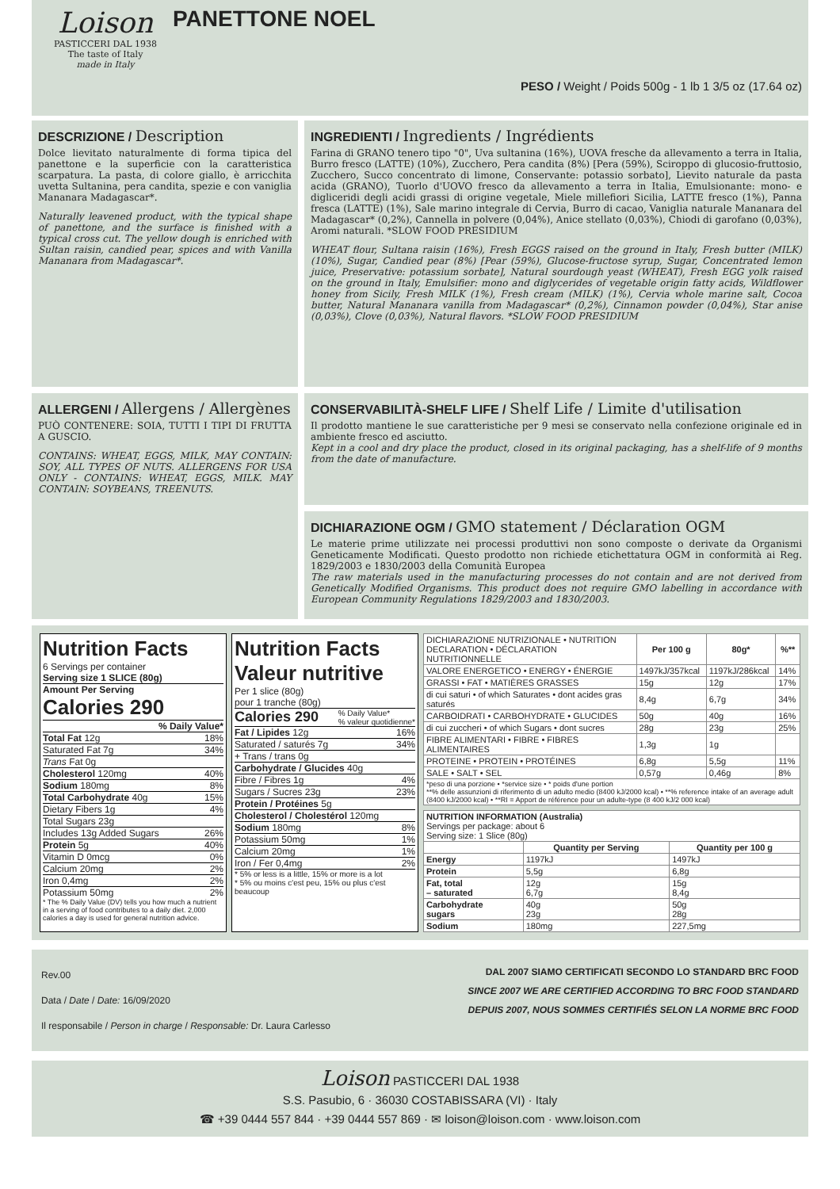Loison
PASTICCERI DAL 1938
The taste of Italy
made in Italy
PANETTONE NOEL
PESO / Weight / Poids 500g - 1 lb 1 3/5 oz (17.64 oz)
DESCRIZIONE / Description
Dolce lievitato naturalmente di forma tipica del panettone e la superficie con la caratteristica scarpatura. La pasta, di colore giallo, è arricchita uvetta Sultanina, pera candita, spezie e con vaniglia Mananara Madagascar*.
Naturally leavened product, with the typical shape of panettone, and the surface is finished with a typical cross cut. The yellow dough is enriched with Sultan raisin, candied pear, spices and with Vanilla Mananara from Madagascar*.
INGREDIENTI / Ingredients / Ingrédients
Farina di GRANO tenero tipo "0", Uva sultanina (16%), UOVA fresche da allevamento a terra in Italia, Burro fresco (LATTE) (10%), Zucchero, Pera candita (8%) [Pera (59%), Sciroppo di glucosio-fruttosio, Zucchero, Succo concentrato di limone, Conservante: potassio sorbato], Lievito naturale da pasta acida (GRANO), Tuorlo d'UOVO fresco da allevamento a terra in Italia, Emulsionante: mono- e digliceridi degli acidi grassi di origine vegetale, Miele millefiori Sicilia, LATTE fresco (1%), Panna fresca (LATTE) (1%), Sale marino integrale di Cervia, Burro di cacao, Vaniglia naturale Mananara del Madagascar* (0,2%), Cannella in polvere (0,04%), Anice stellato (0,03%), Chiodi di garofano (0,03%), Aromi naturali. *SLOW FOOD PRESIDIUM
WHEAT flour, Sultana raisin (16%), Fresh EGGS raised on the ground in Italy, Fresh butter (MILK) (10%), Sugar, Candied pear (8%) [Pear (59%), Glucose-fructose syrup, Sugar, Concentrated lemon juice, Preservative: potassium sorbate], Natural sourdough yeast (WHEAT), Fresh EGG yolk raised on the ground in Italy, Emulsifier: mono and diglycerides of vegetable origin fatty acids, Wildflower honey from Sicily, Fresh MILK (1%), Fresh cream (MILK) (1%), Cervia whole marine salt, Cocoa butter, Natural Mananara vanilla from Madagascar* (0,2%), Cinnamon powder (0,04%), Star anise (0,03%), Clove (0,03%), Natural flavors. *SLOW FOOD PRESIDIUM
ALLERGENI / Allergens / Allergènes
PUÒ CONTENERE: SOIA, TUTTI I TIPI DI FRUTTA A GUSCIO.
CONTAINS: WHEAT, EGGS, MILK, MAY CONTAIN: SOY, ALL TYPES OF NUTS. ALLERGENS FOR USA ONLY - CONTAINS: WHEAT, EGGS, MILK. MAY CONTAIN: SOYBEANS, TREENUTS.
CONSERVABILITÀ-SHELF LIFE / Shelf Life / Limite d'utilisation
Il prodotto mantiene le sue caratteristiche per 9 mesi se conservato nella confezione originale ed in ambiente fresco ed asciutto.
Kept in a cool and dry place the product, closed in its original packaging, has a shelf-life of 9 months from the date of manufacture.
DICHIARAZIONE OGM / GMO statement / Déclaration OGM
Le materie prime utilizzate nei processi produttivi non sono composte o derivate da Organismi Geneticamente Modificati. Questo prodotto non richiede etichettatura OGM in conformità ai Reg. 1829/2003 e 1830/2003 della Comunità Europea
The raw materials used in the manufacturing processes do not contain and are not derived from Genetically Modified Organisms. This product does not require GMO labelling in accordance with European Community Regulations 1829/2003 and 1830/2003.
Nutrition Facts
6 Servings per container
Serving size 1 SLICE (80g)
Amount Per Serving
Calories 290
% Daily Value*
Total Fat 12g 18%
Saturated Fat 7g 34%
Trans Fat 0g
Cholesterol 120mg 40%
Sodium 180mg 8%
Total Carbohydrate 40g 15%
Dietary Fibers 1g 4%
Total Sugars 23g
Includes 13g Added Sugars 26%
Protein 5g 40%
Vitamin D 0mcg 0%
Calcium 20mg 2%
Iron 0,4mg 2%
Potassium 50mg 2%
* The % Daily Value (DV) tells you how much a nutrient in a serving of food contributes to a daily diet. 2,000 calories a day is used for general nutrition advice.
Nutrition Facts
Valeur nutritive
Per 1 slice (80g)
pour 1 tranche (80g)
Calories 290% Daily Value*
% valeur quotidienne*
Fat / Lipides 12g 16%
Saturated / saturés 7g 34%
+ Trans / trans 0g
Carbohydrate / Glucides 40g
Fibre / Fibres 1g 4%
Sugars / Sucres 23g 23%
Protein / Protéines 5g
Cholesterol / Cholestérol 120mg
Sodium 180mg 8%
Potassium 50mg 1%
Calcium 20mg 1%
Iron / Fer 0,4mg 2%
* 5% or less is a little, 15% or more is a lot
* 5% ou moins c'est peu, 15% ou plus c'est beaucoup
| DICHIARAZIONE NUTRIZIONALE • NUTRITION DECLARATION • DÉCLARATION NUTRITIONNELLE | Per 100 g | 80g* | %** |
| --- | --- | --- | --- |
| VALORE ENERGETICO • ENERGY • ÉNERGIE | 1497kJ/357kcal | 1197kJ/286kcal | 14% |
| GRASSI • FAT • MATIÈRES GRASSES | 15g | 12g | 17% |
| di cui saturi • of which Saturates • dont acides gras saturés | 8,4g | 6,7g | 34% |
| CARBOIDRATI • CARBOHYDRATE • GLUCIDES | 50g | 40g | 16% |
| di cui zuccheri • of which Sugars • dont sucres | 28g | 23g | 25% |
| FIBRE ALIMENTARI • FIBRE • FIBRES ALIMENTAIRES | 1,3g | 1g | |
| PROTEINE • PROTEIN • PROTÉINES | 6,8g | 5,5g | 11% |
| SALE • SALT • SEL | 0,57g | 0,46g | 8% |
| *peso di una porzione • *service size • * poids d'une portion **% delle assunzioni di riferimento di un adulto medio (8400 kJ/2000 kcal) • **% reference intake of an average adult (8400 kJ/2000 kcal) • **RI = Apport de référence pour un adulte-type (8 400 kJ/2 000 kcal) | | | |
| NUTRITION INFORMATION (Australia) Servings per package: about 6 Serving size: 1 Slice (80g) | | |
| | Quantity per Serving | Quantity per 100 g |
| Energy | 1197kJ | 1497kJ |
| Protein | 5,5g | 6,8g |
| Fat, total – saturated | 12g 6,7g | 15g 8,4g |
| Carbohydrate sugars | 40g 23g | 50g 28g |
| Sodium | 180mg | 227,5mg |
Rev.00
Data / Date / Date: 16/09/2020
Il responsabile / Person in charge / Responsable: Dr. Laura Carlesso
DAL 2007 SIAMO CERTIFICATI SECONDO LO STANDARD BRC FOOD
SINCE 2007 WE ARE CERTIFIED ACCORDING TO BRC FOOD STANDARD
DEPUIS 2007, NOUS SOMMES CERTIFIÉS SELON LA NORME BRC FOOD
Loison PASTICCERI DAL 1938
S.S. Pasubio, 6 · 36030 COSTABISSARA (VI) · Italy
☎ +39 0444 557 844 · +39 0444 557 869 · ✉ loison@loison.com · www.loison.com